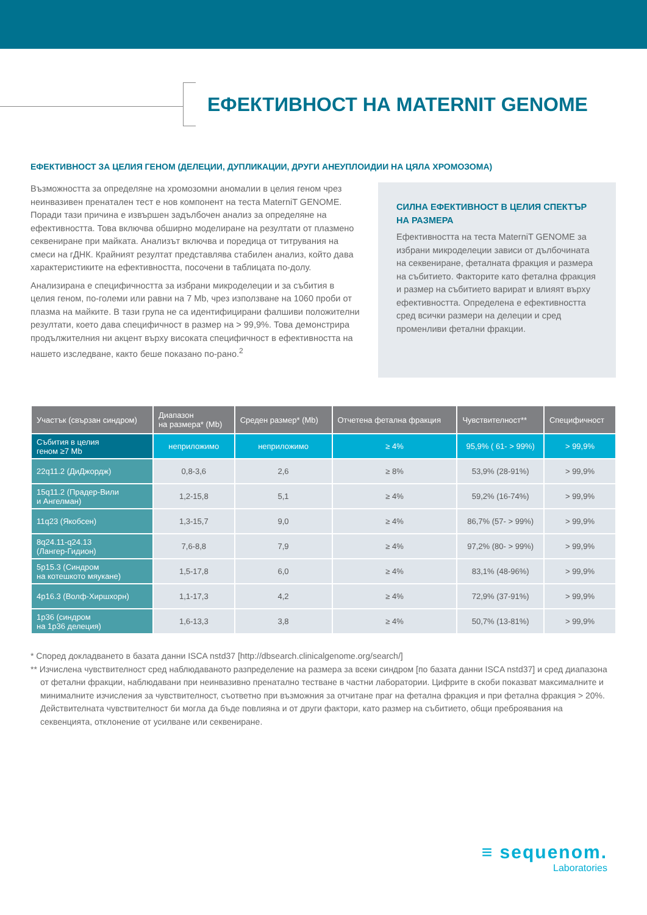ЕФЕКТИВНОСТ НА MATERNIT GENOME
ЕФЕКТИВНОСТ ЗА ЦЕЛИЯ ГЕНОМ (ДЕЛЕЦИИ, ДУПЛИКАЦИИ, ДРУГИ АНЕУПЛОИДИИ НА ЦЯЛА ХРОМОЗОМА)
Възможността за определяне на хромозомни аномалии в целия геном чрез неинвазивен пренатален тест е нов компонент на теста MaterniT GENOME. Поради тази причина е извършен задълбочен анализ за определяне на ефективността. Това включва обширно моделиране на резултати от плазмено секвениране при майката. Анализът включва и поредица от титрувания на смеси на гДНК. Крайният резултат представлява стабилен анализ, който дава характеристиките на ефективността, посочени в таблицата по-долу.
Анализирана е специфичността за избрани микроделеции и за събития в целия геном, по-големи или равни на 7 Mb, чрез използване на 1060 проби от плазма на майките. В тази група не са идентифицирани фалшиви положителни резултати, което дава специфичност в размер на > 99,9%. Това демонстрира продължителния ни акцент върху високата специфичност в ефективността на нашето изследване, както беше показано по-рано.<sup>2</sup>
СИЛНА ЕФЕКТИВНОСТ В ЦЕЛИЯ СПЕКТЪР НА РАЗМЕРА
Ефективността на теста MaterniT GENOME за избрани микроделеции зависи от дълбочината на секвениране, феталната фракция и размера на събитието. Факторите като фетална фракция и размер на събитието варират и влияят върху ефективността. Определена е ефективността сред всички размери на делеции и сред променливи фетални фракции.
| Участък (свързан синдром) | Диапазон на размера* (Mb) | Среден размер* (Mb) | Отчетена фетална фракция | Чувствителност** | Специфичност |
| --- | --- | --- | --- | --- | --- |
| Събития в целия геном ≥7 Mb | неприложимо | неприложимо | ≥ 4% | 95,9% ( 61- > 99%) | > 99,9% |
| 22q11.2 (ДиДжордж) | 0,8-3,6 | 2,6 | ≥ 8% | 53,9% (28-91%) | > 99,9% |
| 15q11.2 (Прадер-Вили и Ангелман) | 1,2-15,8 | 5,1 | ≥ 4% | 59,2% (16-74%) | > 99,9% |
| 11q23 (Якобсен) | 1,3-15,7 | 9,0 | ≥ 4% | 86,7% (57- > 99%) | > 99,9% |
| 8q24.11-q24.13 (Лангер-Гидион) | 7,6-8,8 | 7,9 | ≥ 4% | 97,2% (80- > 99%) | > 99,9% |
| 5p15.3 (Синдром на котешкото мяукане) | 1,5-17,8 | 6,0 | ≥ 4% | 83,1% (48-96%) | > 99,9% |
| 4p16.3 (Волф-Хиршхорн) | 1,1-17,3 | 4,2 | ≥ 4% | 72,9% (37-91%) | > 99,9% |
| 1p36 (синдром на 1p36 делеция) | 1,6-13,3 | 3,8 | ≥ 4% | 50,7% (13-81%) | > 99,9% |
* Според докладването в базата данни ISCA nstd37 [http://dbsearch.clinicalgenome.org/search/]
** Изчислена чувствителност сред наблюдаваното разпределение на размера за всеки синдром [по базата данни ISCA nstd37] и сред диапазона от фетални фракции, наблюдавани при неинвазивно пренатално тестване в частни лаборатории. Цифрите в скоби показват максималните и минималните изчисления за чувствителност, съответно при възможния за отчитане праг на фетална фракция и при фетална фракция > 20%. Действителната чувствителност би могла да бъде повлияна и от други фактори, като размер на събитието, общи преброявания на секвенцията, отклонение от усилване или секвениране.
≡ sequenom.
Laboratories